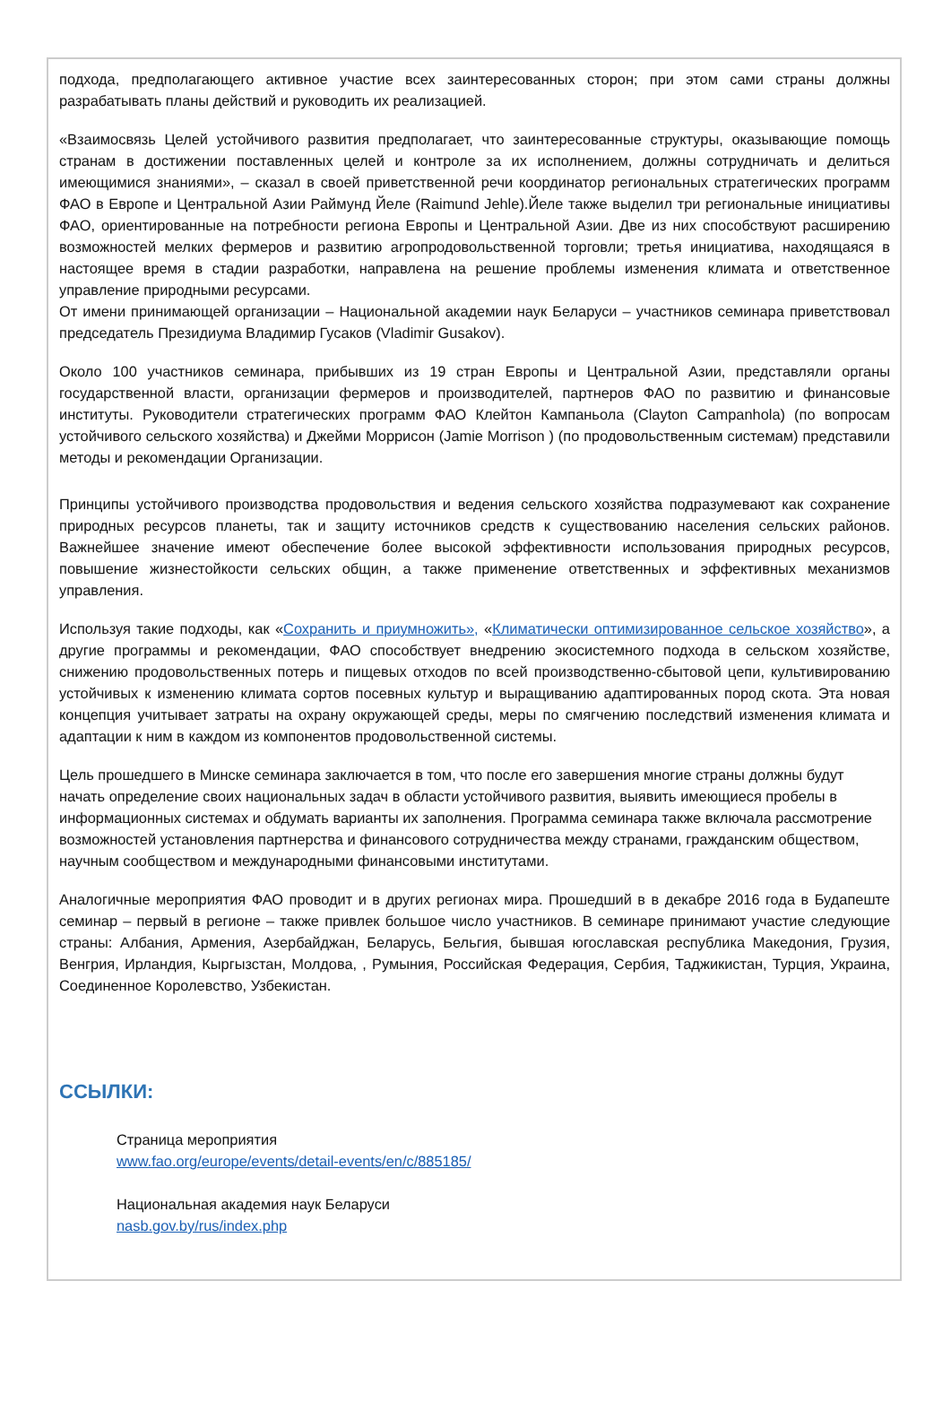подхода, предполагающего активное участие всех заинтересованных сторон; при этом сами страны должны разрабатывать планы действий и руководить их реализацией.
«Взаимосвязь Целей устойчивого развития предполагает, что заинтересованные структуры, оказывающие помощь странам в достижении поставленных целей и контроле за их исполнением, должны сотрудничать и делиться имеющимися знаниями», – сказал в своей приветственной речи координатор региональных стратегических программ ФАО в Европе и Центральной Азии Раймунд Йеле (Raimund Jehle).Йеле также выделил три региональные инициативы ФАО, ориентированные на потребности региона Европы и Центральной Азии. Две из них способствуют расширению возможностей мелких фермеров и развитию агропродовольственной торговли; третья инициатива, находящаяся в настоящее время в стадии разработки, направлена на решение проблемы изменения климата и ответственное управление природными ресурсами.
От имени принимающей организации – Национальной академии наук Беларуси – участников семинара приветствовал председатель Президиума Владимир Гусаков (Vladimir Gusakov).
Около 100 участников семинара, прибывших из 19 стран Европы и Центральной Азии, представляли органы государственной власти, организации фермеров и производителей, партнеров ФАО по развитию и финансовые институты. Руководители стратегических программ ФАО Клейтон Кампаньола (Clayton Campanhola) (по вопросам устойчивого сельского хозяйства) и Джейми Моррисон (Jamie Morrison ) (по продовольственным системам) представили методы и рекомендации Организации.
Принципы устойчивого производства продовольствия и ведения сельского хозяйства подразумевают как сохранение природных ресурсов планеты, так и защиту источников средств к существованию населения сельских районов. Важнейшее значение имеют обеспечение более высокой эффективности использования природных ресурсов, повышение жизнестойкости сельских общин, а также применение ответственных и эффективных механизмов управления.
Используя такие подходы, как «Сохранить и приумножить», «Климатически оптимизированное сельское хозяйство», а другие программы и рекомендации, ФАО способствует внедрению экосистемного подхода в сельском хозяйстве, снижению продовольственных потерь и пищевых отходов по всей производственно-сбытовой цепи, культивированию устойчивых к изменению климата сортов посевных культур и выращиванию адаптированных пород скота. Эта новая концепция учитывает затраты на охрану окружающей среды, меры по смягчению последствий изменения климата и адаптации к ним в каждом из компонентов продовольственной системы.
Цель прошедшего в Минске семинара заключается в том, что после его завершения многие страны должны будут начать определение своих национальных задач в области устойчивого развития, выявить имеющиеся пробелы в информационных системах и обдумать варианты их заполнения. Программа семинара также включала рассмотрение возможностей установления партнерства и финансового сотрудничества между странами, гражданским обществом, научным сообществом и международными финансовыми институтами.
Аналогичные мероприятия ФАО проводит и в других регионах мира. Прошедший в в декабре 2016 года в Будапеште семинар – первый в регионе – также привлек большое число участников. В семинаре принимают участие следующие страны: Албания, Армения, Азербайджан, Беларусь, Бельгия, бывшая югославская республика Македония, Грузия, Венгрия, Ирландия, Кыргызстан, Молдова, , Румыния, Российская Федерация, Сербия, Таджикистан, Турция, Украина, Соединенное Королевство, Узбекистан.
ССЫЛКИ:
Страница мероприятия
www.fao.org/europe/events/detail-events/en/c/885185/
Национальная академия наук Беларуси
nasb.gov.by/rus/index.php